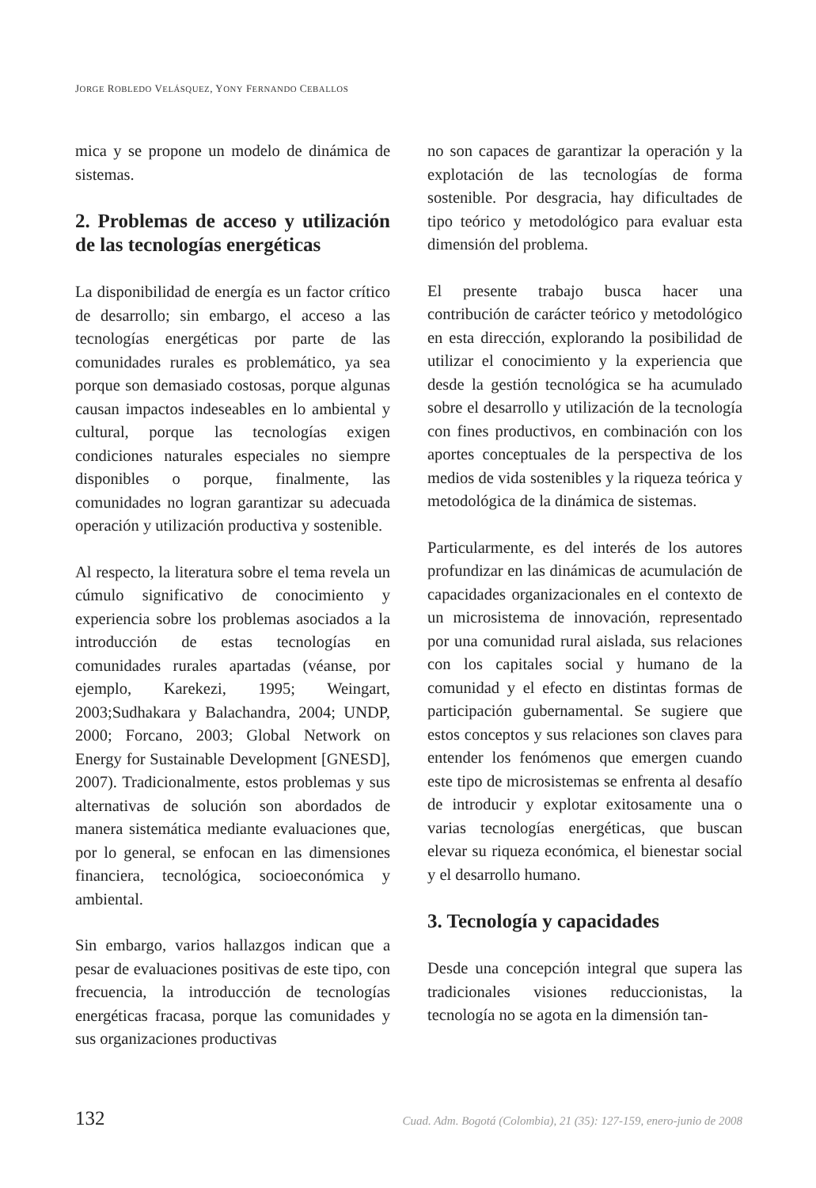JORGE ROBLEDO VELÁSQUEZ, YONY FERNANDO CEBALLOS
mica y se propone un modelo de dinámica de sistemas.
2. Problemas de acceso y utilización de las tecnologías energéticas
La disponibilidad de energía es un factor crítico de desarrollo; sin embargo, el acceso a las tecnologías energéticas por parte de las comunidades rurales es problemático, ya sea porque son demasiado costosas, porque algunas causan impactos indeseables en lo ambiental y cultural, porque las tecnologías exigen condiciones naturales especiales no siempre disponibles o porque, finalmente, las comunidades no logran garantizar su adecuada operación y utilización productiva y sostenible.
Al respecto, la literatura sobre el tema revela un cúmulo significativo de conocimiento y experiencia sobre los problemas asociados a la introducción de estas tecnologías en comunidades rurales apartadas (véanse, por ejemplo, Karekezi, 1995; Weingart, 2003;Sudhakara y Balachandra, 2004; UNDP, 2000; Forcano, 2003; Global Network on Energy for Sustainable Development [GNESD], 2007). Tradicionalmente, estos problemas y sus alternativas de solución son abordados de manera sistemática mediante evaluaciones que, por lo general, se enfocan en las dimensiones financiera, tecnológica, socioeconómica y ambiental.
Sin embargo, varios hallazgos indican que a pesar de evaluaciones positivas de este tipo, con frecuencia, la introducción de tecnologías energéticas fracasa, porque las comunidades y sus organizaciones productivas
no son capaces de garantizar la operación y la explotación de las tecnologías de forma sostenible. Por desgracia, hay dificultades de tipo teórico y metodológico para evaluar esta dimensión del problema.
El presente trabajo busca hacer una contribución de carácter teórico y metodológico en esta dirección, explorando la posibilidad de utilizar el conocimiento y la experiencia que desde la gestión tecnológica se ha acumulado sobre el desarrollo y utilización de la tecnología con fines productivos, en combinación con los aportes conceptuales de la perspectiva de los medios de vida sostenibles y la riqueza teórica y metodológica de la dinámica de sistemas.
Particularmente, es del interés de los autores profundizar en las dinámicas de acumulación de capacidades organizacionales en el contexto de un microsistema de innovación, representado por una comunidad rural aislada, sus relaciones con los capitales social y humano de la comunidad y el efecto en distintas formas de participación gubernamental. Se sugiere que estos conceptos y sus relaciones son claves para entender los fenómenos que emergen cuando este tipo de microsistemas se enfrenta al desafío de introducir y explotar exitosamente una o varias tecnologías energéticas, que buscan elevar su riqueza económica, el bienestar social y el desarrollo humano.
3. Tecnología y capacidades
Desde una concepción integral que supera las tradicionales visiones reduccionistas, la tecnología no se agota en la dimensión tan-
132 Cuad. Adm. Bogotá (Colombia), 21 (35): 127-159, enero-junio de 2008